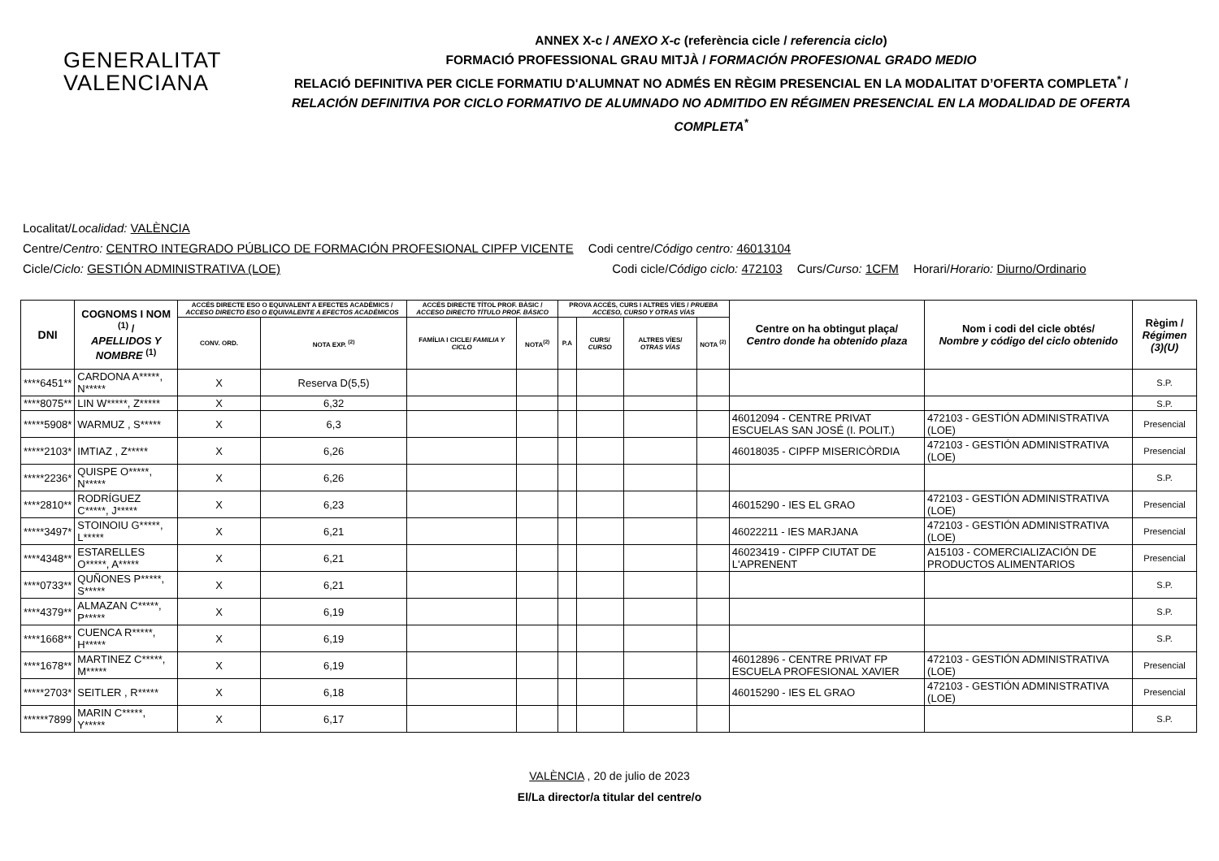GENERALITAT
VALENCIANA
ANNEX X-c / ANEXO X-c (referència cicle / referencia ciclo)
FORMACIÓ PROFESSIONAL GRAU MITJÀ / FORMACIÓN PROFESIONAL GRADO MEDIO
RELACIÓ DEFINITIVA PER CICLE FORMATIU D'ALUMNAT NO ADMÉS EN RÈGIM PRESENCIAL EN LA MODALITAT D’OFERTA COMPLETA<sup>*</sup> /
RELACIÓN DEFINITIVA POR CICLO FORMATIVO DE ALUMNADO NO ADMITIDO EN RÉGIMEN PRESENCIAL EN LA MODALIDAD DE OFERTA COMPLETA<sup>*</sup>
Localitat/Localidad: VALÈNCIA
Centre/Centro: CENTRO INTEGRADO PÚBLICO DE FORMACIÓN PROFESIONAL CIPFP VICENTE Codi centre/Código centro: 46013104
Cicle/Ciclo: GESTIÓN ADMINISTRATIVA (LOE) Codi cicle/Código ciclo: 472103 Curs/Curso: 1CFM Horari/Horario: Diurno/Ordinario
| DNI | COGNOMS I NOM <sup>(1)</sup> / APELLIDOS Y NOMBRE <sup>(1)</sup> | ACCÉS DIRECTE ESO O EQUIVALENT A EFECTES ACADÈMICS / ACCESO DIRECTO ESO O EQUIVALENTE A EFECTOS ACADÉMICOS | | ACCÉS DIRECTE TÍTOL PROF. BÀSIC / ACCESO DIRECTO TÍTULO PROF. BÁSICO | | PROVA ACCÉS, CURS I ALTRES VÍES / PRUEBA ACCESO, CURSO Y OTRAS VÍAS | | | | Centre on ha obtingut plaça/ Centro donde ha obtenido plaza | Nom i codi del cicle obtés/ Nombre y código del ciclo obtenido | Règim / Régimen (3)(U) |
| --- | --- | --- | --- | --- | --- | --- | --- | --- | --- | --- | --- | --- |
| | | CONV. ORD. | NOTA EXP. <sup>(2)</sup> | FAMÍLIA I CICLE/ FAMILIA Y CICLO | NOTA<sup>(2)</sup> | P.A | CURS/ CURSO | ALTRES VÍES/ OTRAS VÍAS | NOTA <sup>(2)</sup> | | | |
| ****6451** | CARDONA A*****, N***** | X | Reserva D(5,5) | | | | | | | | | S.P. |
| ****8075** | LIN W*****, Z***** | X | 6,32 | | | | | | | | | S.P. |
| *****5908* | WARMUZ , S***** | X | 6,3 | | | | | | | 46012094 - CENTRE PRIVAT ESCUELAS SAN JOSÉ (I. POLIT.) | 472103 - GESTIÓN ADMINISTRATIVA (LOE) | Presencial |
| *****2103* | IMTIAZ , Z***** | X | 6,26 | | | | | | | 46018035 - CIPFP MISERICÒRDIA | 472103 - GESTIÓN ADMINISTRATIVA (LOE) | Presencial |
| *****2236* | QUISPE O*****, N***** | X | 6,26 | | | | | | | | | S.P. |
| ****2810** | RODRÍGUEZ C*****, J***** | X | 6,23 | | | | | | | 46015290 - IES EL GRAO | 472103 - GESTIÓN ADMINISTRATIVA (LOE) | Presencial |
| *****3497* | STOINOIU G*****, L***** | X | 6,21 | | | | | | | 46022211 - IES MARJANA | 472103 - GESTIÓN ADMINISTRATIVA (LOE) | Presencial |
| ****4348** | ESTARELLES O*****, A***** | X | 6,21 | | | | | | | 46023419 - CIPFP CIUTAT DE L'APRENENT | A15103 - COMERCIALIZACIÓN DE PRODUCTOS ALIMENTARIOS | Presencial |
| ****0733** | QUÑONES P*****, S***** | X | 6,21 | | | | | | | | | S.P. |
| ****4379** | ALMAZAN C*****, P***** | X | 6,19 | | | | | | | | | S.P. |
| ****1668** | CUENCA R*****, H***** | X | 6,19 | | | | | | | | | S.P. |
| ****1678** | MARTINEZ C*****, M***** | X | 6,19 | | | | | | | 46012896 - CENTRE PRIVAT FP ESCUELA PROFESIONAL XAVIER | 472103 - GESTIÓN ADMINISTRATIVA (LOE) | Presencial |
| *****2703* | SEITLER , R***** | X | 6,18 | | | | | | | 46015290 - IES EL GRAO | 472103 - GESTIÓN ADMINISTRATIVA (LOE) | Presencial |
| ******7899 | MARIN C*****, Y***** | X | 6,17 | | | | | | | | | S.P. |
VALÈNCIA , 20 de julio de 2023
El/La director/a titular del centre/o